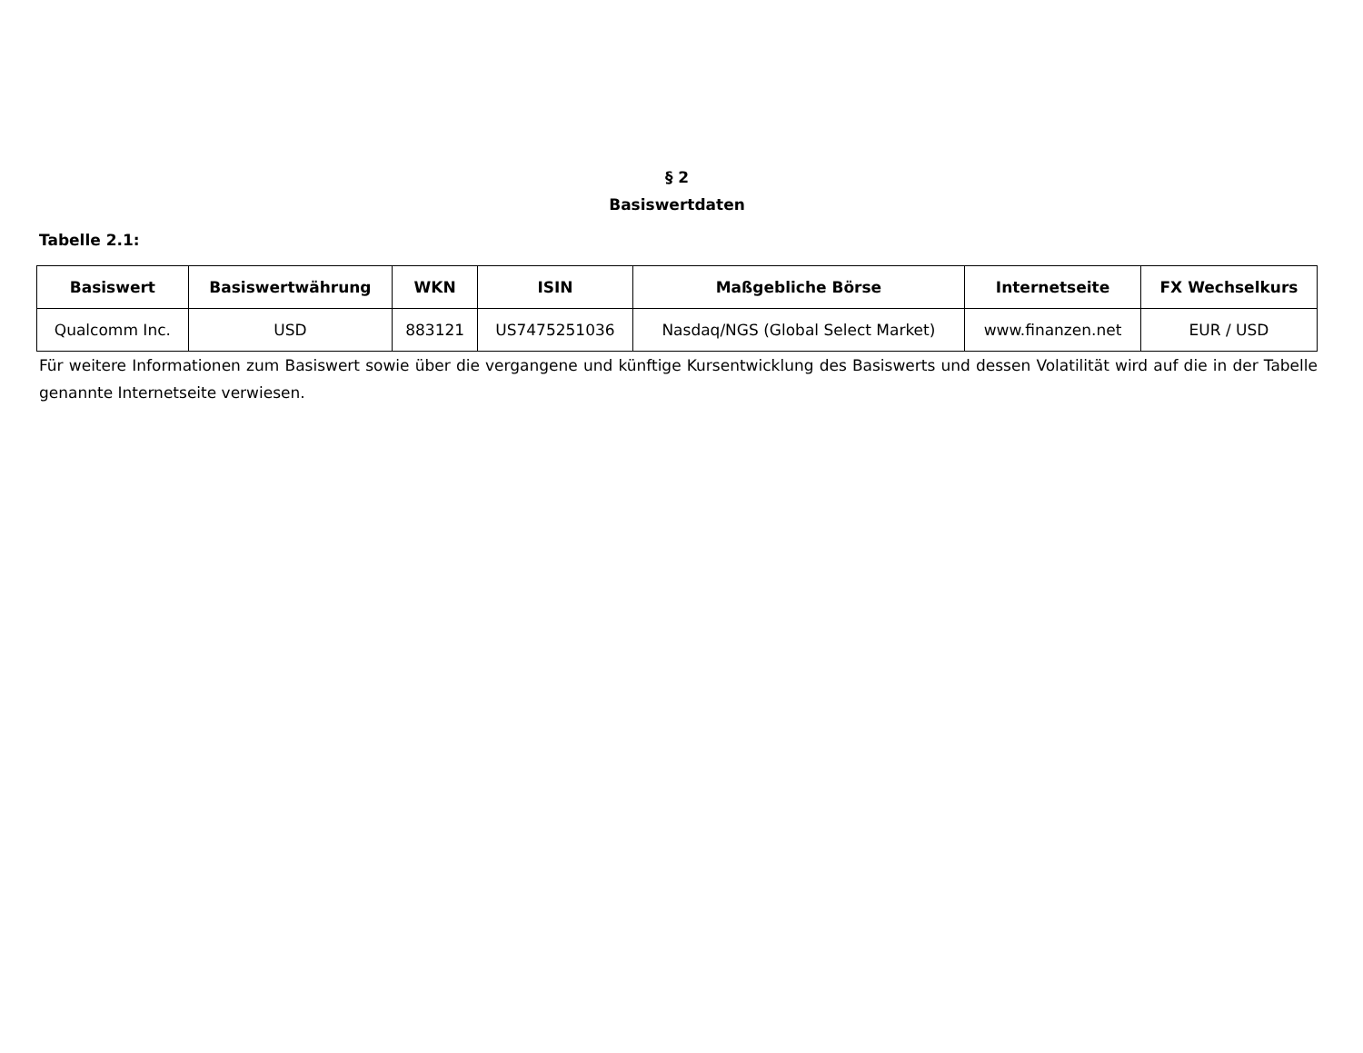§ 2
Basiswertdaten
Tabelle 2.1:
| Basiswert | Basiswertwährung | WKN | ISIN | Maßgebliche Börse | Internetseite | FX Wechselkurs |
| --- | --- | --- | --- | --- | --- | --- |
| Qualcomm Inc. | USD | 883121 | US7475251036 | Nasdaq/NGS (Global Select Market) | www.finanzen.net | EUR / USD |
Für weitere Informationen zum Basiswert sowie über die vergangene und künftige Kursentwicklung des Basiswerts und dessen Volatilität wird auf die in der Tabelle genannte Internetseite verwiesen.